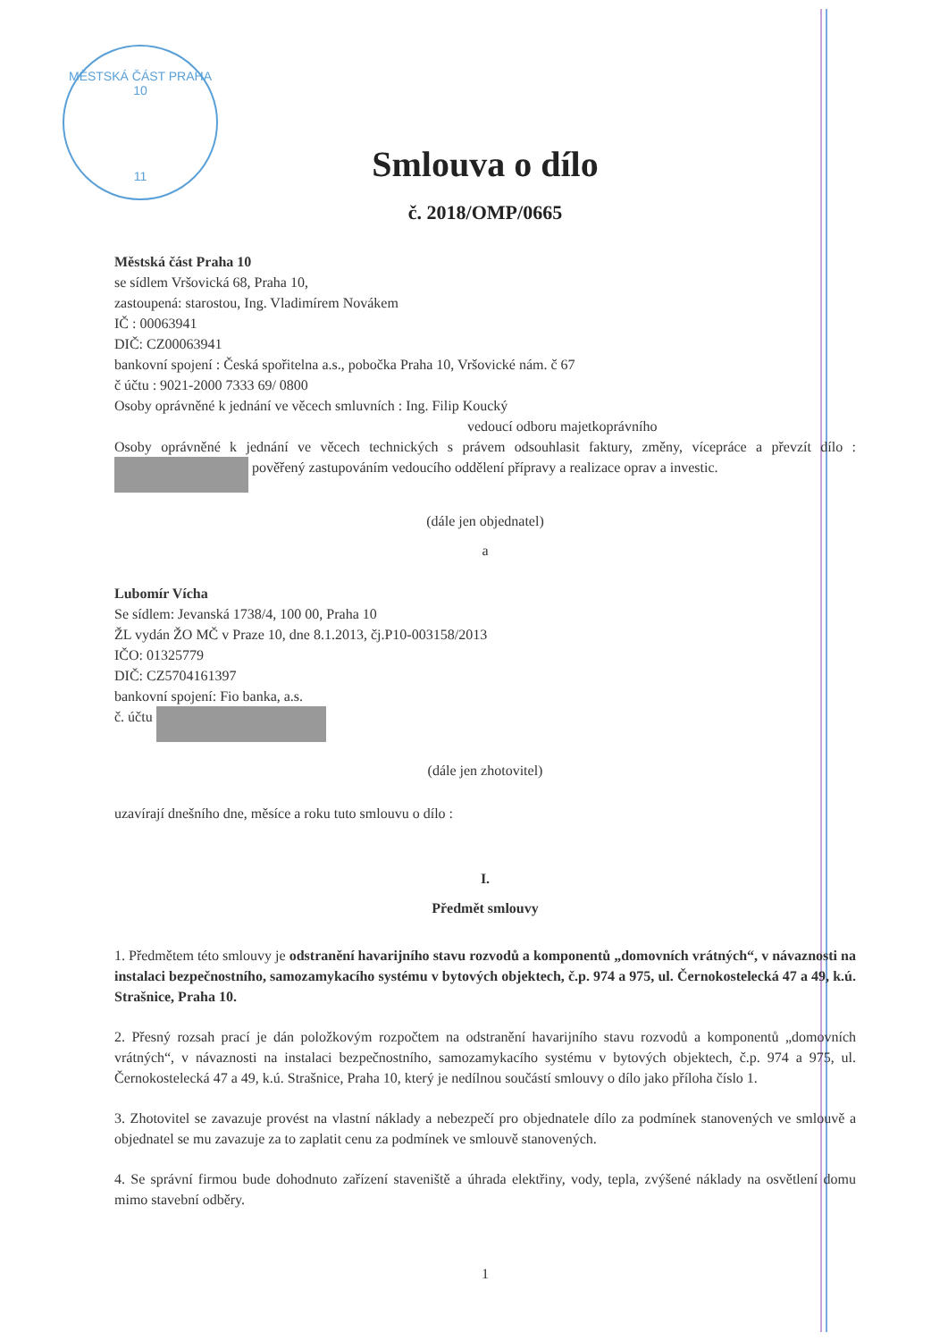MĚSTSKÁ ČÁST PRAHA 10
11
Smlouva o dílo
č. 2018/OMP/0665
Městská část Praha 10
se sídlem Vršovická 68, Praha 10,
zastoupená: starostou, Ing. Vladimírem Novákem
IČ : 00063941
DIČ: CZ00063941
bankovní spojení : Česká spořitelna a.s., pobočka Praha 10, Vršovické nám. č 67
č účtu : 9021-2000 7333 69/ 0800
Osoby oprávněné k jednání ve věcech smluvních : Ing. Filip Koucký
vedoucí odboru majetkoprávního
Osoby oprávněné k jednání ve věcech technických s právem odsouhlasit faktury, změny, vícepráce a převzít dílo : pověřený zastupováním vedoucího oddělení přípravy a realizace oprav a investic.
(dále jen objednatel)
a
Lubomír Vícha
Se sídlem: Jevanská 1738/4, 100 00, Praha 10
ŽL vydán ŽO MČ v Praze 10, dne 8.1.2013, čj.P10-003158/2013
IČO: 01325779
DIČ: CZ5704161397
bankovní spojení: Fio banka, a.s.
č. účtu
(dále jen zhotovitel)
uzavírají dnešního dne, měsíce a roku tuto smlouvu o dílo :
I.
Předmět smlouvy
1. Předmětem této smlouvy je odstranění havarijního stavu rozvodů a komponentů „domovních vrátných“, v návaznosti na instalaci bezpečnostního, samozamykacího systému v bytových objektech, č.p. 974 a 975, ul. Černokostelecká 47 a 49, k.ú. Strašnice, Praha 10.
2. Přesný rozsah prací je dán položkovým rozpočtem na odstranění havarijního stavu rozvodů a komponentů „domovních vrátných“, v návaznosti na instalaci bezpečnostního, samozamykacího systému v bytových objektech, č.p. 974 a 975, ul. Černokostelecká 47 a 49, k.ú. Strašnice, Praha 10, který je nedílnou součástí smlouvy o dílo jako příloha číslo 1.
3. Zhotovitel se zavazuje provést na vlastní náklady a nebezpečí pro objednatele dílo za podmínek stanovených ve smlouvě a objednatel se mu zavazuje za to zaplatit cenu za podmínek ve smlouvě stanovených.
4. Se správní firmou bude dohodnuto zařízení staveniště a úhrada elektřiny, vody, tepla, zvýšené náklady na osvětlení domu mimo stavební odběry.
1